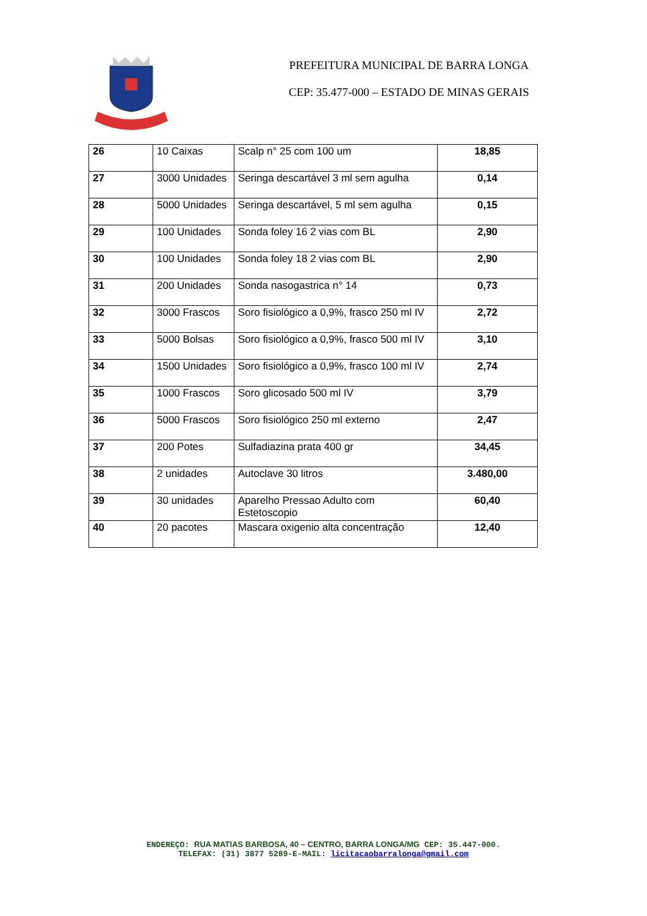PREFEITURA MUNICIPAL DE BARRA LONGA
CEP: 35.477-000 – ESTADO DE MINAS GERAIS
| 26 | 10 Caixas | Scalp n° 25 com 100 um | 18,85 |
| 27 | 3000 Unidades | Seringa descartável 3 ml sem agulha | 0,14 |
| 28 | 5000 Unidades | Seringa descartável, 5 ml sem agulha | 0,15 |
| 29 | 100 Unidades | Sonda foley 16 2 vias com BL | 2,90 |
| 30 | 100 Unidades | Sonda foley 18 2 vias com BL | 2,90 |
| 31 | 200 Unidades | Sonda nasogastrica n° 14 | 0,73 |
| 32 | 3000 Frascos | Soro fisiológico a 0,9%, frasco 250 ml IV | 2,72 |
| 33 | 5000 Bolsas | Soro fisiológico a 0,9%, frasco 500 ml IV | 3,10 |
| 34 | 1500 Unidades | Soro fisiológico a 0,9%, frasco 100 ml IV | 2,74 |
| 35 | 1000 Frascos | Soro glicosado 500 ml IV | 3,79 |
| 36 | 5000 Frascos | Soro fisiológico 250 ml externo | 2,47 |
| 37 | 200 Potes | Sulfadiazina prata 400 gr | 34,45 |
| 38 | 2 unidades | Autoclave 30 litros | 3.480,00 |
| 39 | 30 unidades | Aparelho Pressao Adulto com Estetoscopio | 60,40 |
| 40 | 20 pacotes | Mascara oxigenio alta concentração | 12,40 |
ENDEREÇO: RUA MATIAS BARBOSA, 40 – CENTRO, BARRA LONGA/MG CEP: 35.447-000.
TELEFAX: (31) 3877 5289-E-MAIL: licitacaobarralonga@gmail.com